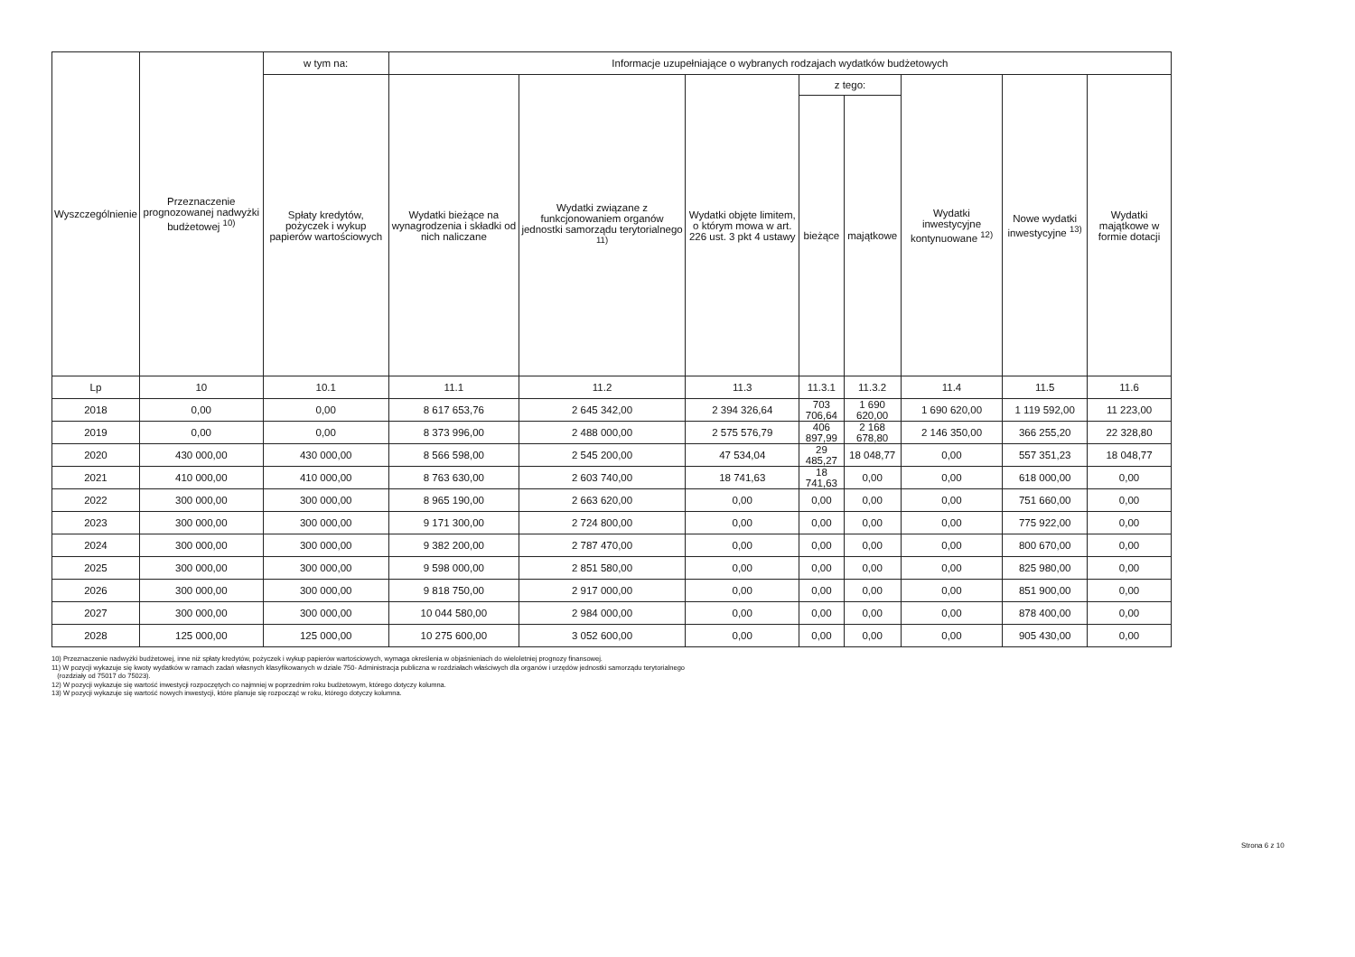| Wyszczególnienie | Przeznaczenie prognozowanej nadwyżki budżetowej <sup>10)</sup> | w tym na: | Informacje uzupełniające o wybranych rodzajach wydatków budżetowych | | | | | | | |
| --- | --- | --- | --- | --- | --- | --- | --- | --- | --- | --- |
| | | Spłaty kredytów, pożyczek i wykup papierów wartościowych | Wydatki bieżące na wynagrodzenia i składki od nich naliczane | Wydatki związane z funkcjonowaniem organów jednostki samorządu terytorialnego <sup>11)</sup> | Wydatki objęte limitem, o którym mowa w art. 226 ust. 3 pkt 4 ustawy | z tego: | | Wydatki inwestycyjne kontynuowane <sup>12)</sup> | Nowe wydatki inwestycyjne <sup>13)</sup> | Wydatki majątkowe w formie dotacji |
| | | | | | | bieżące | majątkowe | | | |
| Lp | 10 | 10.1 | 11.1 | 11.2 | 11.3 | 11.3.1 | 11.3.2 | 11.4 | 11.5 | 11.6 |
| 2018 | 0,00 | 0,00 | 8 617 653,76 | 2 645 342,00 | 2 394 326,64 | 703 706,64 | 1 690 620,00 | 1 690 620,00 | 1 119 592,00 | 11 223,00 |
| 2019 | 0,00 | 0,00 | 8 373 996,00 | 2 488 000,00 | 2 575 576,79 | 406 897,99 | 2 168 678,80 | 2 146 350,00 | 366 255,20 | 22 328,80 |
| 2020 | 430 000,00 | 430 000,00 | 8 566 598,00 | 2 545 200,00 | 47 534,04 | 29 485,27 | 18 048,77 | 0,00 | 557 351,23 | 18 048,77 |
| 2021 | 410 000,00 | 410 000,00 | 8 763 630,00 | 2 603 740,00 | 18 741,63 | 18 741,63 | 0,00 | 0,00 | 618 000,00 | 0,00 |
| 2022 | 300 000,00 | 300 000,00 | 8 965 190,00 | 2 663 620,00 | 0,00 | 0,00 | 0,00 | 0,00 | 751 660,00 | 0,00 |
| 2023 | 300 000,00 | 300 000,00 | 9 171 300,00 | 2 724 800,00 | 0,00 | 0,00 | 0,00 | 0,00 | 775 922,00 | 0,00 |
| 2024 | 300 000,00 | 300 000,00 | 9 382 200,00 | 2 787 470,00 | 0,00 | 0,00 | 0,00 | 0,00 | 800 670,00 | 0,00 |
| 2025 | 300 000,00 | 300 000,00 | 9 598 000,00 | 2 851 580,00 | 0,00 | 0,00 | 0,00 | 0,00 | 825 980,00 | 0,00 |
| 2026 | 300 000,00 | 300 000,00 | 9 818 750,00 | 2 917 000,00 | 0,00 | 0,00 | 0,00 | 0,00 | 851 900,00 | 0,00 |
| 2027 | 300 000,00 | 300 000,00 | 10 044 580,00 | 2 984 000,00 | 0,00 | 0,00 | 0,00 | 0,00 | 878 400,00 | 0,00 |
| 2028 | 125 000,00 | 125 000,00 | 10 275 600,00 | 3 052 600,00 | 0,00 | 0,00 | 0,00 | 0,00 | 905 430,00 | 0,00 |
10) Przeznaczenie nadwyżki budżetowej, inne niż spłaty kredytów, pożyczek i wykup papierów wartościowych, wymaga określenia w objaśnieniach do wieloletniej prognozy finansowej.
11) W pozycji wykazuje się kwoty wydatków w ramach zadań własnych klasyfikowanych w dziale 750- Administracja publiczna w rozdziałach właściwych dla organów i urzędów jednostki samorządu terytorialnego
(rozdziały od 75017 do 75023).
12) W pozycji wykazuje się wartość inwestycji rozpoczętych co najmniej w poprzednim roku budżetowym, którego dotyczy kolumna.
13) W pozycji wykazuje się wartość nowych inwestycji, które planuje się rozpocząć w roku, którego dotyczy kolumna.
Strona 6 z 10